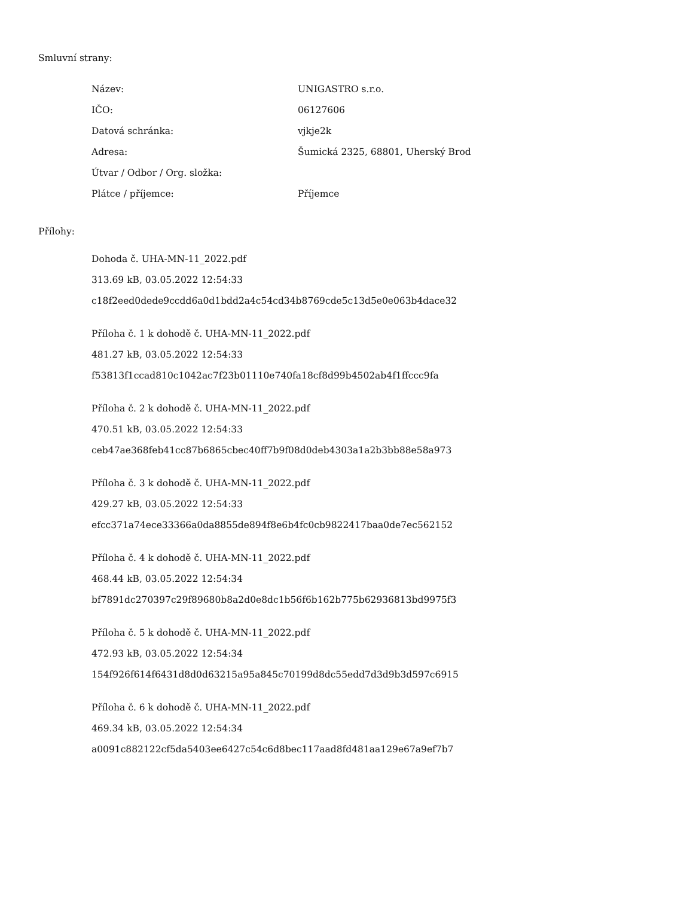Smluvní strany:
| Název: | UNIGASTRO s.r.o. |
| IČO: | 06127606 |
| Datová schránka: | vjkje2k |
| Adresa: | Šumická 2325, 68801, Uherský Brod |
| Útvar / Odbor / Org. složka: | |
| Plátce / příjemce: | Příjemce |
Přílohy:
Dohoda č. UHA-MN-11_2022.pdf
313.69 kB, 03.05.2022 12:54:33
c18f2eed0dede9ccdd6a0d1bdd2a4c54cd34b8769cde5c13d5e0e063b4dace32
Příloha č. 1 k dohodě č. UHA-MN-11_2022.pdf
481.27 kB, 03.05.2022 12:54:33
f53813f1ccad810c1042ac7f23b01110e740fa18cf8d99b4502ab4f1ffccc9fa
Příloha č. 2 k dohodě č. UHA-MN-11_2022.pdf
470.51 kB, 03.05.2022 12:54:33
ceb47ae368feb41cc87b6865cbec40ff7b9f08d0deb4303a1a2b3bb88e58a973
Příloha č. 3 k dohodě č. UHA-MN-11_2022.pdf
429.27 kB, 03.05.2022 12:54:33
efcc371a74ece33366a0da8855de894f8e6b4fc0cb9822417baa0de7ec562152
Příloha č. 4 k dohodě č. UHA-MN-11_2022.pdf
468.44 kB, 03.05.2022 12:54:34
bf7891dc270397c29f89680b8a2d0e8dc1b56f6b162b775b62936813bd9975f3
Příloha č. 5 k dohodě č. UHA-MN-11_2022.pdf
472.93 kB, 03.05.2022 12:54:34
154f926f614f6431d8d0d63215a95a845c70199d8dc55edd7d3d9b3d597c6915
Příloha č. 6 k dohodě č. UHA-MN-11_2022.pdf
469.34 kB, 03.05.2022 12:54:34
a0091c882122cf5da5403ee6427c54c6d8bec117aad8fd481aa129e67a9ef7b7